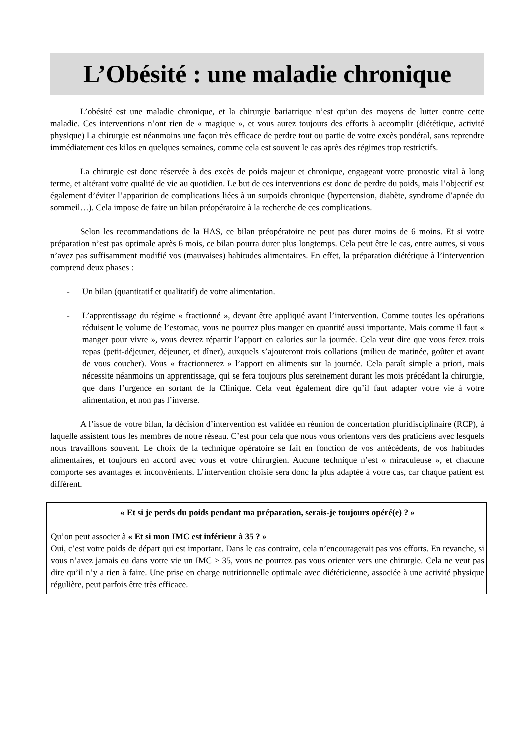L’Obésité : une maladie chronique
L’obésité est une maladie chronique, et la chirurgie bariatrique n’est qu’un des moyens de lutter contre cette maladie. Ces interventions n’ont rien de « magique », et vous aurez toujours des efforts à accomplir (diététique, activité physique) La chirurgie est néanmoins une façon très efficace de perdre tout ou partie de votre excès pondéral, sans reprendre immédiatement ces kilos en quelques semaines, comme cela est souvent le cas après des régimes trop restrictifs.
La chirurgie est donc réservée à des excès de poids majeur et chronique, engageant votre pronostic vital à long terme, et altérant votre qualité de vie au quotidien. Le but de ces interventions est donc de perdre du poids, mais l’objectif est également d’éviter l’apparition de complications liées à un surpoids chronique (hypertension, diabète, syndrome d’apnée du sommeil…). Cela impose de faire un bilan préopératoire à la recherche de ces complications.
Selon les recommandations de la HAS, ce bilan préopératoire ne peut pas durer moins de 6 moins. Et si votre préparation n’est pas optimale après 6 mois, ce bilan pourra durer plus longtemps. Cela peut être le cas, entre autres, si vous n’avez pas suffisamment modifié vos (mauvaises) habitudes alimentaires. En effet, la préparation diététique à l’intervention comprend deux phases :
- Un bilan (quantitatif et qualitatif) de votre alimentation.
- L’apprentissage du régime « fractionné », devant être appliqué avant l’intervention. Comme toutes les opérations réduisent le volume de l’estomac, vous ne pourrez plus manger en quantité aussi importante. Mais comme il faut « manger pour vivre », vous devrez répartir l’apport en calories sur la journée. Cela veut dire que vous ferez trois repas (petit-déjeuner, déjeuner, et dîner), auxquels s’ajouteront trois collations (milieu de matinée, goûter et avant de vous coucher). Vous « fractionnerez » l’apport en aliments sur la journée. Cela paraît simple a priori, mais nécessite néanmoins un apprentissage, qui se fera toujours plus sereinement durant les mois précédant la chirurgie, que dans l’urgence en sortant de la Clinique. Cela veut également dire qu’il faut adapter votre vie à votre alimentation, et non pas l’inverse.
A l’issue de votre bilan, la décision d’intervention est validée en réunion de concertation pluridisciplinaire (RCP), à laquelle assistent tous les membres de notre réseau. C’est pour cela que nous vous orientons vers des praticiens avec lesquels nous travaillons souvent. Le choix de la technique opératoire se fait en fonction de vos antécédents, de vos habitudes alimentaires, et toujours en accord avec vous et votre chirurgien. Aucune technique n’est « miraculeuse », et chacune comporte ses avantages et inconvénients. L’intervention choisie sera donc la plus adaptée à votre cas, car chaque patient est différent.
« Et si je perds du poids pendant ma préparation, serais-je toujours opéré(e) ? »
Qu’on peut associer à « Et si mon IMC est inférieur à 35 ? »
Oui, c’est votre poids de départ qui est important. Dans le cas contraire, cela n’encouragerait pas vos efforts. En revanche, si vous n’avez jamais eu dans votre vie un IMC > 35, vous ne pourrez pas vous orienter vers une chirurgie. Cela ne veut pas dire qu’il n’y a rien à faire. Une prise en charge nutritionnelle optimale avec diététicienne, associée à une activité physique régulière, peut parfois être très efficace.